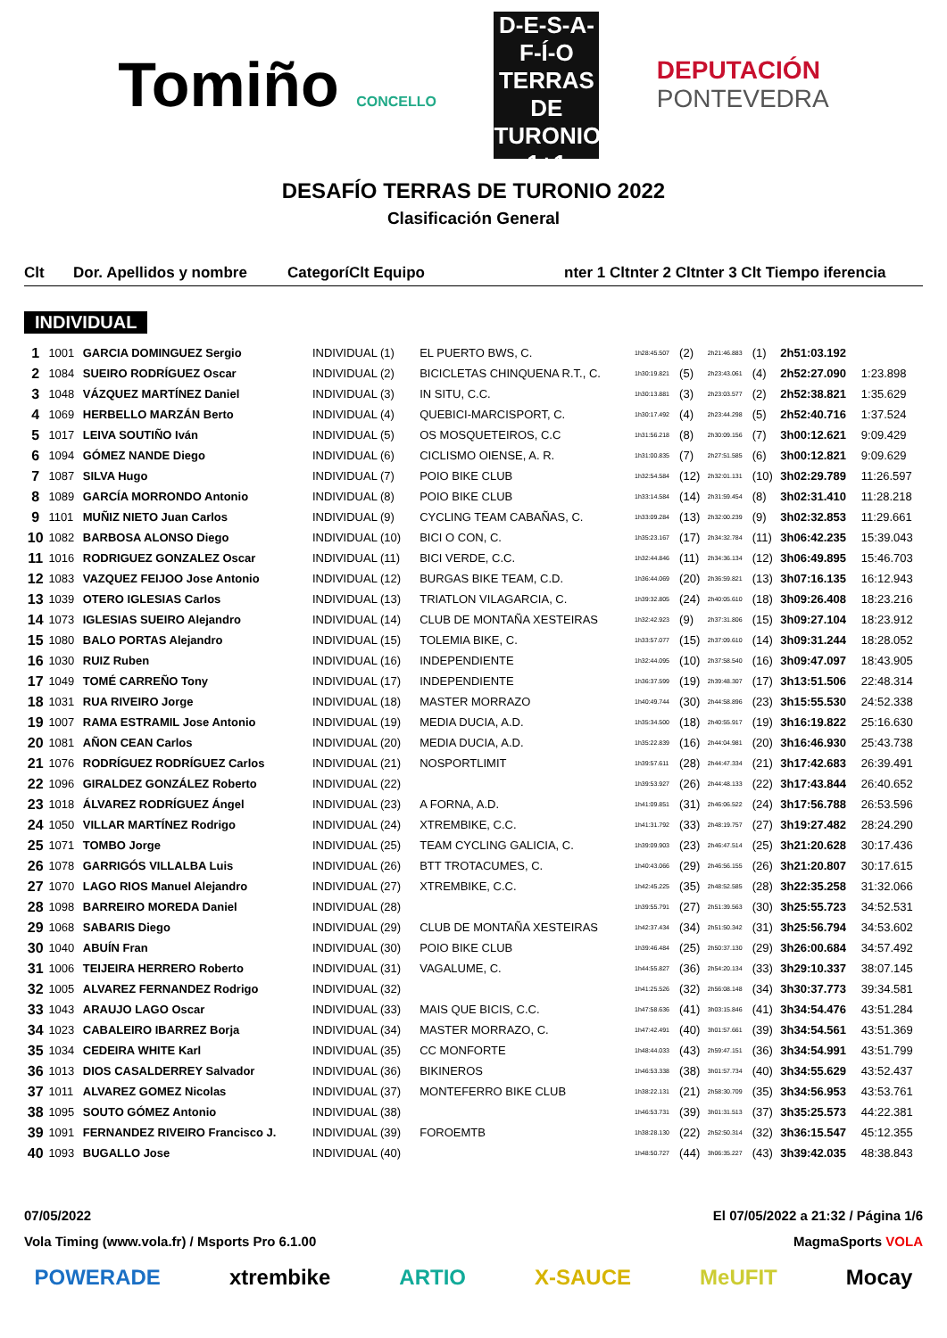Tomiño CONCELLO
D-E-S-A-F-Í-O
TERRAS DE
TURONIO
1+1
DEPUTACIÓN
PONTEVEDRA
DESAFÍO TERRAS DE TURONIO 2022
Clasificación General
Clt Dor. Apellidos y nombre CategoríClt Equipo nter 1 Cltnter 2 Cltnter 3 Clt Tiempo iferencia
INDIVIDUAL
| 1 | 1001 | GARCIA DOMINGUEZ Sergio | INDIVIDUAL (1) | EL PUERTO BWS, C. | 1h28:45.507 | (2) | 2h21:46.883 | (1) | 2h51:03.192 | |
| 2 | 1084 | SUEIRO RODRÍGUEZ Oscar | INDIVIDUAL (2) | BICICLETAS CHINQUENA R.T., C. | 1h30:19.821 | (5) | 2h23:43.061 | (4) | 2h52:27.090 | 1:23.898 |
| 3 | 1048 | VÁZQUEZ MARTÍNEZ Daniel | INDIVIDUAL (3) | IN SITU, C.C. | 1h30:13.881 | (3) | 2h23:03.577 | (2) | 2h52:38.821 | 1:35.629 |
| 4 | 1069 | HERBELLO MARZÁN Berto | INDIVIDUAL (4) | QUEBICI-MARCISPORT, C. | 1h30:17.492 | (4) | 2h23:44.298 | (5) | 2h52:40.716 | 1:37.524 |
| 5 | 1017 | LEIVA SOUTIÑO Iván | INDIVIDUAL (5) | OS MOSQUETEIROS, C.C | 1h31:56.218 | (8) | 2h30:09.156 | (7) | 3h00:12.621 | 9:09.429 |
| 6 | 1094 | GÓMEZ NANDE Diego | INDIVIDUAL (6) | CICLISMO OIENSE, A. R. | 1h31:00.835 | (7) | 2h27:51.585 | (6) | 3h00:12.821 | 9:09.629 |
| 7 | 1087 | SILVA Hugo | INDIVIDUAL (7) | POIO BIKE CLUB | 1h32:54.584 | (12) | 2h32:01.131 | (10) | 3h02:29.789 | 11:26.597 |
| 8 | 1089 | GARCÍA MORRONDO Antonio | INDIVIDUAL (8) | POIO BIKE CLUB | 1h33:14.584 | (14) | 2h31:59.454 | (8) | 3h02:31.410 | 11:28.218 |
| 9 | 1101 | MUÑIZ NIETO Juan Carlos | INDIVIDUAL (9) | CYCLING TEAM CABAÑAS, C. | 1h33:09.284 | (13) | 2h32:00.239 | (9) | 3h02:32.853 | 11:29.661 |
| 10 | 1082 | BARBOSA ALONSO Diego | INDIVIDUAL (10) | BICI O CON, C. | 1h35:23.167 | (17) | 2h34:32.784 | (11) | 3h06:42.235 | 15:39.043 |
| 11 | 1016 | RODRIGUEZ GONZALEZ Oscar | INDIVIDUAL (11) | BICI VERDE, C.C. | 1h32:44.846 | (11) | 2h34:36.134 | (12) | 3h06:49.895 | 15:46.703 |
| 12 | 1083 | VAZQUEZ FEIJOO Jose Antonio | INDIVIDUAL (12) | BURGAS BIKE TEAM, C.D. | 1h36:44.069 | (20) | 2h36:59.821 | (13) | 3h07:16.135 | 16:12.943 |
| 13 | 1039 | OTERO IGLESIAS Carlos | INDIVIDUAL (13) | TRIATLON VILAGARCIA, C. | 1h39:32.805 | (24) | 2h40:05.610 | (18) | 3h09:26.408 | 18:23.216 |
| 14 | 1073 | IGLESIAS SUEIRO Alejandro | INDIVIDUAL (14) | CLUB DE MONTAÑA XESTEIRAS | 1h32:42.923 | (9) | 2h37:31.806 | (15) | 3h09:27.104 | 18:23.912 |
| 15 | 1080 | BALO PORTAS Alejandro | INDIVIDUAL (15) | TOLEMIA BIKE, C. | 1h33:57.077 | (15) | 2h37:09.610 | (14) | 3h09:31.244 | 18:28.052 |
| 16 | 1030 | RUIZ Ruben | INDIVIDUAL (16) | INDEPENDIENTE | 1h32:44.095 | (10) | 2h37:58.540 | (16) | 3h09:47.097 | 18:43.905 |
| 17 | 1049 | TOMÉ CARREÑO Tony | INDIVIDUAL (17) | INDEPENDIENTE | 1h36:37.599 | (19) | 2h39:48.307 | (17) | 3h13:51.506 | 22:48.314 |
| 18 | 1031 | RUA RIVEIRO Jorge | INDIVIDUAL (18) | MASTER MORRAZO | 1h40:49.744 | (30) | 2h44:58.896 | (23) | 3h15:55.530 | 24:52.338 |
| 19 | 1007 | RAMA ESTRAMIL Jose Antonio | INDIVIDUAL (19) | MEDIA DUCIA, A.D. | 1h35:34.500 | (18) | 2h40:55.917 | (19) | 3h16:19.822 | 25:16.630 |
| 20 | 1081 | AÑON CEAN Carlos | INDIVIDUAL (20) | MEDIA DUCIA, A.D. | 1h35:22.839 | (16) | 2h44:04.981 | (20) | 3h16:46.930 | 25:43.738 |
| 21 | 1076 | RODRÍGUEZ RODRÍGUEZ Carlos | INDIVIDUAL (21) | NOSPORTLIMIT | 1h39:57.611 | (28) | 2h44:47.334 | (21) | 3h17:42.683 | 26:39.491 |
| 22 | 1096 | GIRALDEZ GONZÁLEZ Roberto | INDIVIDUAL (22) | | 1h39:53.927 | (26) | 2h44:48.133 | (22) | 3h17:43.844 | 26:40.652 |
| 23 | 1018 | ÁLVAREZ RODRÍGUEZ Ángel | INDIVIDUAL (23) | A FORNA, A.D. | 1h41:09.851 | (31) | 2h46:06.522 | (24) | 3h17:56.788 | 26:53.596 |
| 24 | 1050 | VILLAR MARTÍNEZ Rodrigo | INDIVIDUAL (24) | XTREMBIKE, C.C. | 1h41:31.792 | (33) | 2h48:19.757 | (27) | 3h19:27.482 | 28:24.290 |
| 25 | 1071 | TOMBO Jorge | INDIVIDUAL (25) | TEAM CYCLING GALICIA, C. | 1h39:09.903 | (23) | 2h46:47.514 | (25) | 3h21:20.628 | 30:17.436 |
| 26 | 1078 | GARRIGÓS VILLALBA Luis | INDIVIDUAL (26) | BTT TROTACUMES, C. | 1h40:43.066 | (29) | 2h46:56.155 | (26) | 3h21:20.807 | 30:17.615 |
| 27 | 1070 | LAGO RIOS Manuel Alejandro | INDIVIDUAL (27) | XTREMBIKE, C.C. | 1h42:45.225 | (35) | 2h48:52.585 | (28) | 3h22:35.258 | 31:32.066 |
| 28 | 1098 | BARREIRO MOREDA Daniel | INDIVIDUAL (28) | | 1h39:55.791 | (27) | 2h51:39.563 | (30) | 3h25:55.723 | 34:52.531 |
| 29 | 1068 | SABARIS Diego | INDIVIDUAL (29) | CLUB DE MONTAÑA XESTEIRAS | 1h42:37.434 | (34) | 2h51:50.342 | (31) | 3h25:56.794 | 34:53.602 |
| 30 | 1040 | ABUÍN Fran | INDIVIDUAL (30) | POIO BIKE CLUB | 1h39:46.484 | (25) | 2h50:37.130 | (29) | 3h26:00.684 | 34:57.492 |
| 31 | 1006 | TEIJEIRA HERRERO Roberto | INDIVIDUAL (31) | VAGALUME, C. | 1h44:55.827 | (36) | 2h54:20.134 | (33) | 3h29:10.337 | 38:07.145 |
| 32 | 1005 | ALVAREZ FERNANDEZ Rodrigo | INDIVIDUAL (32) | | 1h41:25.526 | (32) | 2h56:08.148 | (34) | 3h30:37.773 | 39:34.581 |
| 33 | 1043 | ARAUJO LAGO Oscar | INDIVIDUAL (33) | MAIS QUE BICIS, C.C. | 1h47:58.636 | (41) | 3h03:15.846 | (41) | 3h34:54.476 | 43:51.284 |
| 34 | 1023 | CABALEIRO IBARREZ Borja | INDIVIDUAL (34) | MASTER MORRAZO, C. | 1h47:42.491 | (40) | 3h01:57.661 | (39) | 3h34:54.561 | 43:51.369 |
| 35 | 1034 | CEDEIRA WHITE Karl | INDIVIDUAL (35) | CC MONFORTE | 1h48:44.033 | (43) | 2h59:47.151 | (36) | 3h34:54.991 | 43:51.799 |
| 36 | 1013 | DIOS CASALDERREY Salvador | INDIVIDUAL (36) | BIKINEROS | 1h46:53.338 | (38) | 3h01:57.734 | (40) | 3h34:55.629 | 43:52.437 |
| 37 | 1011 | ALVAREZ GOMEZ Nicolas | INDIVIDUAL (37) | MONTEFERRO BIKE CLUB | 1h38:22.131 | (21) | 2h58:30.709 | (35) | 3h34:56.953 | 43:53.761 |
| 38 | 1095 | SOUTO GÓMEZ Antonio | INDIVIDUAL (38) | | 1h46:53.731 | (39) | 3h01:31.513 | (37) | 3h35:25.573 | 44:22.381 |
| 39 | 1091 | FERNANDEZ RIVEIRO Francisco J. | INDIVIDUAL (39) | FOROEMTB | 1h38:28.130 | (22) | 2h52:50.314 | (32) | 3h36:15.547 | 45:12.355 |
| 40 | 1093 | BUGALLO Jose | INDIVIDUAL (40) | | 1h48:50.727 | (44) | 3h06:35.227 | (43) | 3h39:42.035 | 48:38.843 |
07/05/2022 El 07/05/2022 a 21:32 / Página 1/6
Vola Timing (www.vola.fr) / Msports Pro 6.1.00 MagmaSports VOLA
POWERADE xtrembike ARTIO X-SAUCE MeUFIT Mocay